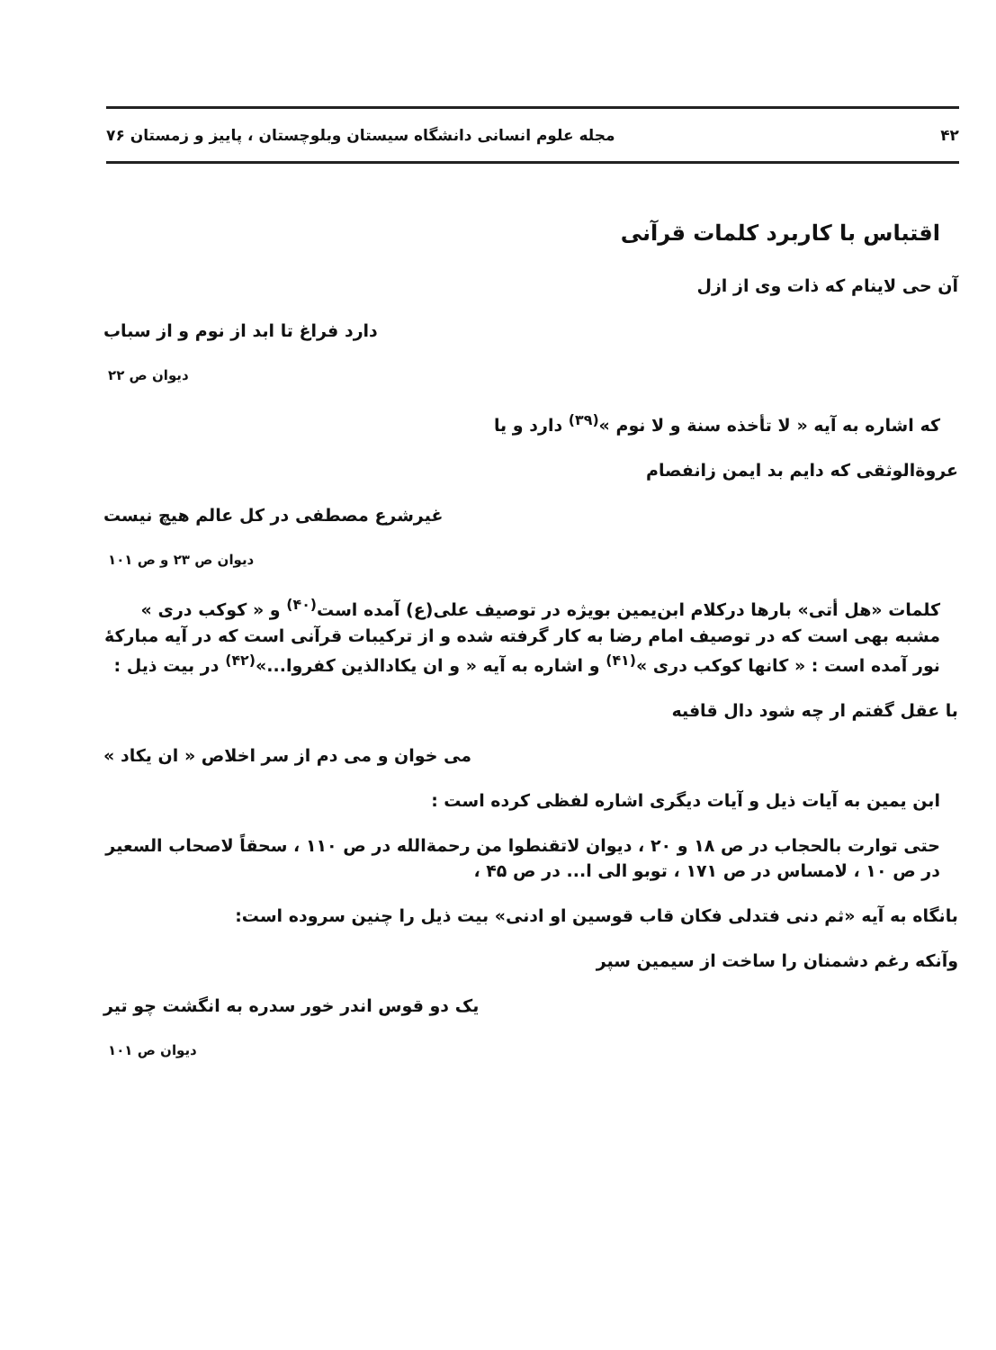۴۲ مجله علوم انسانی دانشگاه سیستان وبلوچستان ، پاییز و زمستان ۷۶
اقتباس با کاربرد کلمات قرآنی
آن حی لاینام که ذات وی از ازل
دارد فراغ تا ابد از نوم و از سباب
دیوان ص ۲۲
که اشاره به آیه « لا تأخذه سنة و لا نوم »<sup>(۳۹)</sup> دارد و یا
عروة‌الوثقی که دایم بد ایمن زانفصام
غیرشرع مصطفی در کل عالم هیچ نیست
دیوان ص ۲۳ و ص ۱۰۱
کلمات «هل أتی» بارها درکلام ابن‌یمین بویژه در توصیف علی(ع) آمده است<sup>(۴۰)</sup> و « کوکب دری » مشبه بهی است که در توصیف امام رضا به کار گرفته شده و از ترکیبات قرآنی است که در آیه مبارکهٔ نور آمده است : « کانها کوکب دری »<sup>(۴۱)</sup> و اشاره به آیه « و ان یکادالذین کفروا...»<sup>(۴۲)</sup> در بیت ذیل :
با عقل گفتم ار چه شود دال قافیه
می خوان و می دم از سر اخلاص « ان یکاد »
ابن یمین به آیات ذیل و آیات دیگری اشاره لفظی کرده است :
حتی توارت بالحجاب در ص ۱۸ و ۲۰ ، دیوان لاتقنطوا من رحمة‌الله در ص ۱۱۰ ، سحقاً لاصحاب السعیر در ص ۱۰ ، لامساس در ص ۱۷۱ ، توبو الی ا... در ص ۴۵ ،
بانگاه به آیه «ثم دنی فتدلی فکان قاب قوسین او ادنی» بیت ذیل را چنین سروده است:
وآنکه رغم دشمنان را ساخت از سیمین سپر
یک دو قوس اندر خور سدره به انگشت چو تیر
دیوان ص ۱۰۱